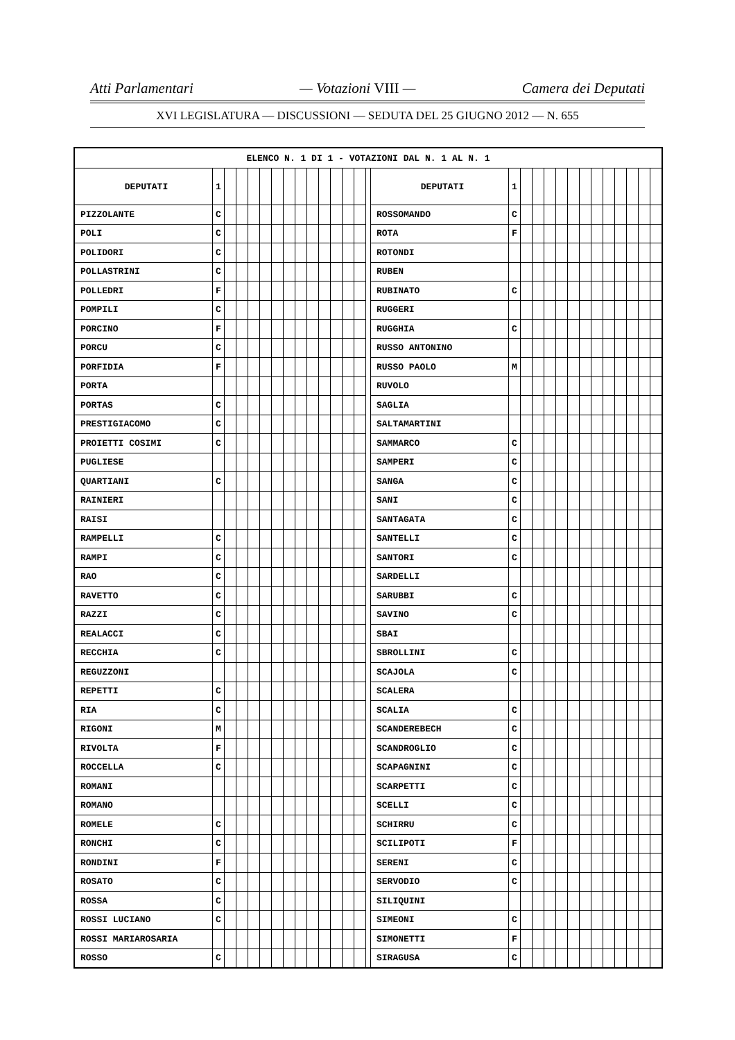Atti Parlamentari — Votazioni VIII — Camera dei Deputati
XVI LEGISLATURA — DISCUSSIONI — SEDUTA DEL 25 GIUGNO 2012 — N. 655
| ELENCO N. 1 DI 1 - VOTAZIONI DAL N. 1 AL N. 1 | | | | | | | | | | | | | | | | | | | | | | | | | | | | |
| --- | --- | --- | --- | --- | --- | --- | --- | --- | --- | --- | --- | --- | --- | --- | --- | --- | --- | --- | --- | --- | --- | --- | --- | --- | --- | --- | --- | --- |
| DEPUTATI | 1 | | | | | | | | | | | | | | DEPUTATI | 1 | | | | | | | | | | | | |
| PIZZOLANTE | C | | | | | | | | | | | | | | ROSSOMANDO | C | | | | | | | | | | | | |
| POLI | C | | | | | | | | | | | | | | ROTA | F | | | | | | | | | | | | |
| POLIDORI | C | | | | | | | | | | | | | | ROTONDI | | | | | | | | | | | | | |
| POLLASTRINI | C | | | | | | | | | | | | | | RUBEN | | | | | | | | | | | | | |
| POLLEDRI | F | | | | | | | | | | | | | | RUBINATO | C | | | | | | | | | | | | |
| POMPILI | C | | | | | | | | | | | | | | RUGGERI | | | | | | | | | | | | | |
| PORCINO | F | | | | | | | | | | | | | | RUGGHIA | C | | | | | | | | | | | | |
| PORCU | C | | | | | | | | | | | | | | RUSSO ANTONINO | | | | | | | | | | | | | |
| PORFIDIA | F | | | | | | | | | | | | | | RUSSO PAOLO | M | | | | | | | | | | | | |
| PORTA | | | | | | | | | | | | | | | RUVOLO | | | | | | | | | | | | | |
| PORTAS | C | | | | | | | | | | | | | | SAGLIA | | | | | | | | | | | | | |
| PRESTIGIACOMO | C | | | | | | | | | | | | | | SALTAMARTINI | | | | | | | | | | | | | |
| PROIETTI COSIMI | C | | | | | | | | | | | | | | SAMMARCO | C | | | | | | | | | | | | |
| PUGLIESE | | | | | | | | | | | | | | | SAMPERI | C | | | | | | | | | | | | |
| QUARTIANI | C | | | | | | | | | | | | | | SANGA | C | | | | | | | | | | | | |
| RAINIERI | | | | | | | | | | | | | | | SANI | C | | | | | | | | | | | | |
| RAISI | | | | | | | | | | | | | | | SANTAGATA | C | | | | | | | | | | | | |
| RAMPELLI | C | | | | | | | | | | | | | | SANTELLI | C | | | | | | | | | | | | |
| RAMPI | C | | | | | | | | | | | | | | SANTORI | C | | | | | | | | | | | | |
| RAO | C | | | | | | | | | | | | | | SARDELLI | | | | | | | | | | | | | |
| RAVETTO | C | | | | | | | | | | | | | | SARUBBI | C | | | | | | | | | | | | |
| RAZZI | C | | | | | | | | | | | | | | SAVINO | C | | | | | | | | | | | | |
| REALACCI | C | | | | | | | | | | | | | | SBAI | | | | | | | | | | | | | |
| RECCHIA | C | | | | | | | | | | | | | | SBROLLINI | C | | | | | | | | | | | | |
| REGUZZONI | | | | | | | | | | | | | | | SCAJOLA | C | | | | | | | | | | | | |
| REPETTI | C | | | | | | | | | | | | | | SCALERA | | | | | | | | | | | | | |
| RIA | C | | | | | | | | | | | | | | SCALIA | C | | | | | | | | | | | | |
| RIGONI | M | | | | | | | | | | | | | | SCANDEREBECH | C | | | | | | | | | | | | |
| RIVOLTA | F | | | | | | | | | | | | | | SCANDROGLIO | C | | | | | | | | | | | | |
| ROCCELLA | C | | | | | | | | | | | | | | SCAPAGNINI | C | | | | | | | | | | | | |
| ROMANI | | | | | | | | | | | | | | | SCARPETTI | C | | | | | | | | | | | | |
| ROMANO | | | | | | | | | | | | | | | SCELLI | C | | | | | | | | | | | | |
| ROMELE | C | | | | | | | | | | | | | | SCHIRRU | C | | | | | | | | | | | | |
| RONCHI | C | | | | | | | | | | | | | | SCILIPOTI | F | | | | | | | | | | | | |
| RONDINI | F | | | | | | | | | | | | | | SERENI | C | | | | | | | | | | | | |
| ROSATO | C | | | | | | | | | | | | | | SERVODIO | C | | | | | | | | | | | | |
| ROSSA | C | | | | | | | | | | | | | | SILIQUINI | | | | | | | | | | | | | |
| ROSSI LUCIANO | C | | | | | | | | | | | | | | SIMEONI | C | | | | | | | | | | | | |
| ROSSI MARIAROSARIA | | | | | | | | | | | | | | | SIMONETTI | F | | | | | | | | | | | | |
| ROSSO | C | | | | | | | | | | | | | | SIRAGUSA | C | | | | | | | | | | | | |